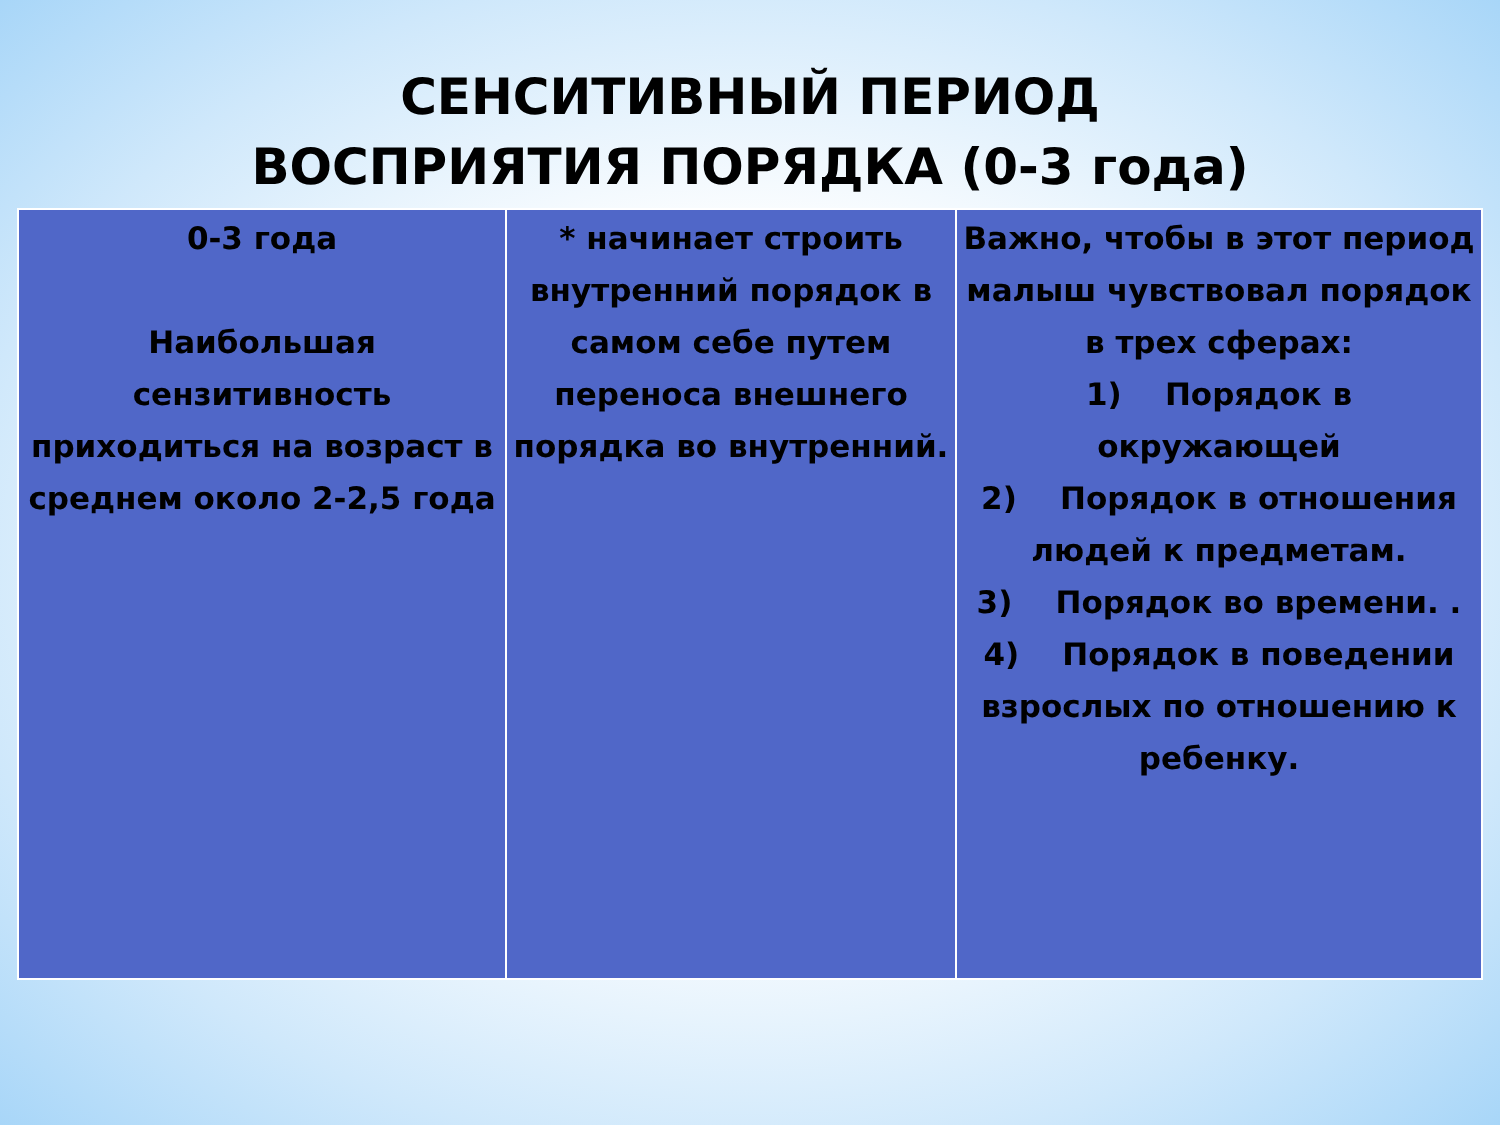СЕНСИТИВНЫЙ ПЕРИОД
ВОСПРИЯТИЯ ПОРЯДКА (0-3 года)
| 0-3 года Наибольшая сензитивность приходиться на возраст в среднем около 2-2,5 года | * начинает строить внутренний порядок в самом себе путем переноса внешнего порядка во внутренний. | Важно, чтобы в этот период малыш чувствовал порядок в трех сферах: 1) Порядок в окружающей 2) Порядок в отношения людей к предметам. 3) Порядок во времени. . 4) Порядок в поведении взрослых по отношению к ребенку. |